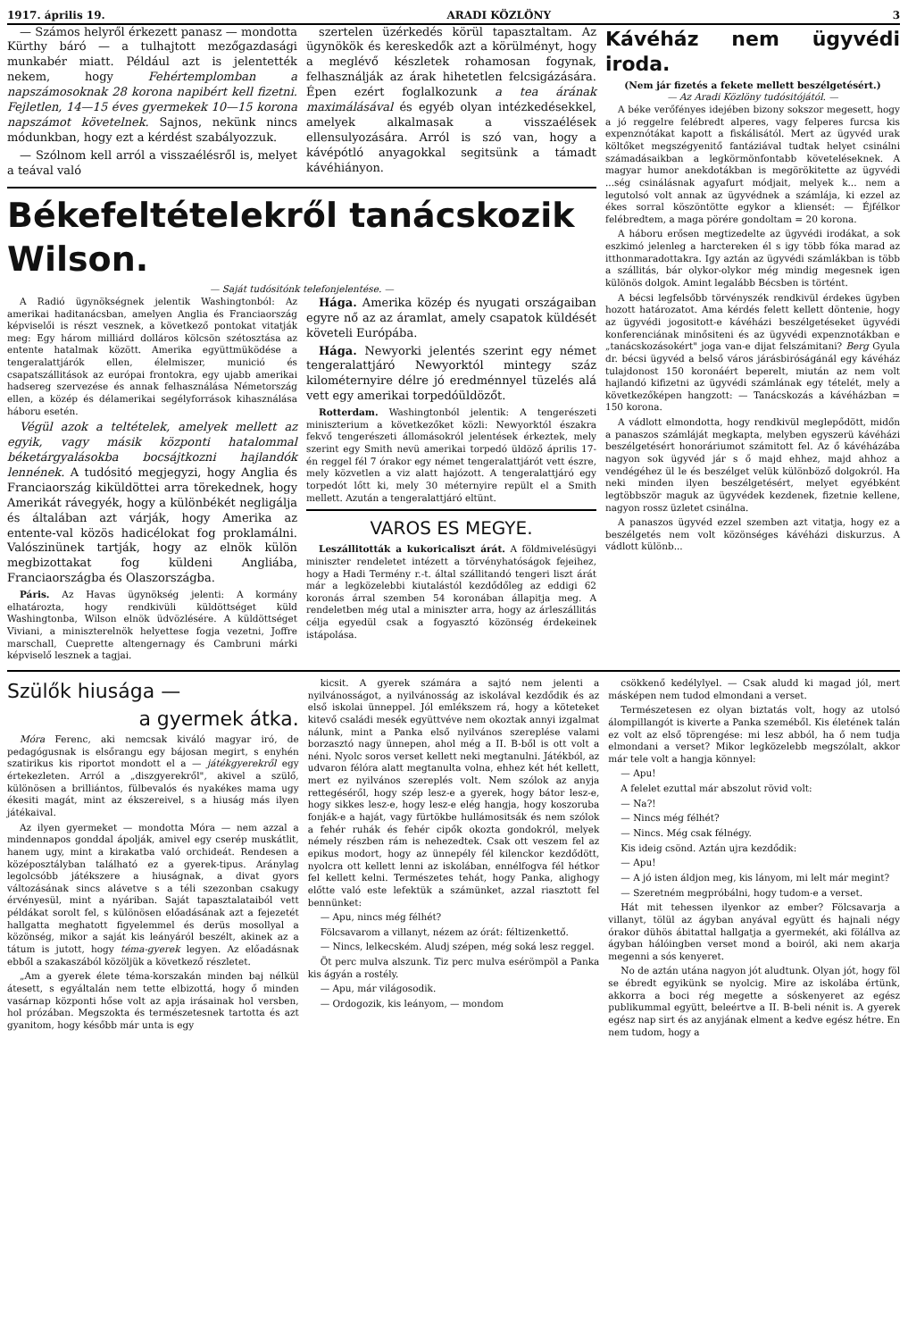1917. április 19. ARADI KÖZLÖNY 3
— Számos helyről érkezett panasz — mondotta Kürthy báró — a tulhajtott mezőgazdasági munkabér miatt. Például azt is jelentették nekem, hogy Fehértemplomban a napszámosoknak 28 korona napibért kell fizetni. Fejletlen, 14—15 éves gyermekek 10—15 korona napszámot követelnek. Sajnos, nekünk nincs módunkban, hogy ezt a kérdést szabályozzuk.
— Szólnom kell arról a visszaélésről is, melyet a teával való
szertelen üzérkedés körül tapasztaltam. Az ügynökök és kereskedők azt a körülményt, hogy a meglévő készletek rohamosan fogynak, felhasználják az árak hihetetlen felcsigázására. Épen ezért foglalkozunk a tea árának maximálásával és egyéb olyan intézkedésekkel, amelyek alkalmasak a visszaélések ellensulyozására. Arról is szó van, hogy a kávépótló anyagokkal segitsünk a támadt kávéhiányon.
Békefeltételekről tanácskozik Wilson.
— Saját tudósitónk telefonjelentése. —
A Radió ügynökségnek jelentik Washingtonból: Az amerikai haditanácsban, amelyen Anglia és Franciaország képviselői is részt vesznek, a következő pontokat vitatják meg: Egy három milliárd dolláros kölcsön szétosztása az entente hatalmak között. Amerika együttmüködése a tengeralattjárók ellen, élelmiszer, munició és csapatszállitások az európai frontokra, egy ujabb amerikai hadsereg szervezése és annak felhasználása Németország ellen, a közép és délamerikai segélyforrások kihasználása háboru esetén.
Végül azok a teltételek, amelyek mellett az egyik, vagy másik központi hatalommal béketárgyalásokba bocsájtkozni hajlandók lennének. A tudósitó megjegyzi, hogy Anglia és Franciaország kiküldöttei arra törekednek, hogy Amerikát rávegyék, hogy a különbékét negligálja és általában azt várják, hogy Amerika az entente-val közös hadicélokat fog proklamálni. Valószinünek tartják, hogy az elnök külön megbizottakat fog küldeni Angliába, Franciaországba és Olaszországba.
Páris. Az Havas ügynökség jelenti: A kormány elhatározta, hogy rendkivüli küldöttséget küld Washingtonba, Wilson elnök üdvözlésére. A küldöttséget Viviani, a miniszterelnök helyettese fogja vezetni, Joffre marschall, Cueprette altengernagy és Cambruni márki képviselő lesznek a tagjai.
Hága. Amerika közép és nyugati országaiban egyre nő az az áramlat, amely csapatok küldését követeli Európába.
Hága. Newyorki jelentés szerint egy német tengeralattjáró Newyorktól mintegy száz kilométernyire délre jó eredménnyel tüzelés alá vett egy amerikai torpedóüldözőt.
Rotterdam. Washingtonból jelentik: A tengerészeti miniszterium a következőket közli: Newyorktól északra fekvő tengerészeti állomásokról jelentések érkeztek, mely szerint egy Smith nevü amerikai torpedó üldöző április 17-én reggel fél 7 órakor egy német tengeralattjárót vett észre, mely közvetlen a viz alatt hajózott. A tengeralattjáró egy torpedót lőtt ki, mely 30 méternyire repült el a Smith mellett. Azután a tengeralattjáró eltünt.
VAROS ES MEGYE.
Leszállitották a kukoricaliszt árát. A földmivelésügyi miniszter rendeletet intézett a törvényhatóságok fejeihez, hogy a Hadi Termény r.-t. által szállitandó tengeri liszt árát már a legközelebbi kiutalástól kezdődőleg az eddigi 62 koronás árral szemben 54 koronában állapitja meg. A rendeletben még utal a miniszter arra, hogy az árleszállitás célja egyedül csak a fogyasztó közönség érdekeinek istápolása.
Kávéház nem ügyvédi iroda.
(Nem jár fizetés a fekete mellett beszélgetésért.)
— Az Aradi Közlöny tudósitójától. —
A béke verőfényes idejében bizony sokszor megesett, hogy a jó reggelre felébredt alperes, vagy felperes furcsa kis expenznótákat kapott a fiskálisától. Mert az ügyvéd urak költőket megszégyenitő fantáziával tudtak helyet csinálni számadásaikban a legkörmönfontabb követeléseknek. A magyar humor anekdotákban is megörökitette az ügyvédi ...ség csinálásnak agyafurt módjait, melyek k... nem a legutolsó volt annak az ügyvédnek a számlája, ki ezzel az ékes sorral köszöntötte egykor a kliensét: — Éjfélkor felébredtem, a maga pörére gondoltam = 20 korona.
A háboru erősen megtizedelte az ügyvédi irodákat, a sok eszkimó jelenleg a harctereken él s igy több fóka marad az itthonmaradottakra. Igy aztán az ügyvédi számlákban is több a szállitás, bár olykor-olykor még mindig megesnek igen különös dolgok. Amint legalább Bécsben is történt.
A bécsi legfelsőbb törvényszék rendkivül érdekes ügyben hozott határozatot. Ama kérdés felett kellett döntenie, hogy az ügyvédi jogositott-e kávéházi beszélgetéseket ügyvédi konferenciának minősiteni és az ügyvédi expenznotákban e „tanácskozásokért" joga van-e dijat felszámitani? Berg Gyula dr. bécsi ügyvéd a belső város járásbiróságánál egy kávéház tulajdonost 150 koronáért beperelt, miután az nem volt hajlandó kifizetni az ügyvédi számlának egy tételét, mely a következőképen hangzott: — Tanácskozás a kávéházban = 150 korona.
A vádlott elmondotta, hogy rendkivül meglepődött, midőn a panaszos számláját megkapta, melyben egyszerü kávéházi beszélgetésért honoráriumot számitott fel. Az ő kávéházába nagyon sok ügyvéd jár s ő majd ehhez, majd ahhoz a vendégéhez ül le és beszélget velük különböző dolgokról. Ha neki minden ilyen beszélgetésért, melyet egyébként legtöbbször maguk az ügyvédek kezdenek, fizetnie kellene, nagyon rossz üzletet csinálna.
A panaszos ügyvéd ezzel szemben azt vitatja, hogy ez a beszélgetés nem volt közönséges kávéházi diskurzus. A vádlott különb...
Szülők hiusága —
a gyermek átka.
Móra Ferenc, aki nemcsak kiváló magyar iró, de pedagógusnak is elsőrangu egy bájosan megirt, s enyhén szatirikus kis riportot mondott el a — játékgyerekről egy értekezleten. Arról a „diszgyerekről", akivel a szülő, különösen a brilliántos, fülbevalós és nyakékes mama ugy ékesiti magát, mint az ékszereivel, s a hiuság más ilyen játékaival.
Az ilyen gyermeket — mondotta Móra — nem azzal a mindennapos gonddal ápolják, amivel egy cserép muskátlit, hanem ugy, mint a kirakatba való orchideát. Rendesen a középosztályban található ez a gyerek-tipus. Aránylag legolcsóbb játékszere a hiuságnak, a divat gyors változásának sincs alávetve s a téli szezonban csakugy érvényesül, mint a nyáriban. Saját tapasztalataiból vett példákat sorolt fel, s különösen előadásának azt a fejezetét hallgatta meghatott figyelemmel és derüs mosollyal a közönség, mikor a saját kis leányáról beszélt, akinek az a tátum is jutott, hogy téma-gyerek legyen. Az előadásnak ebből a szakaszából közöljük a következő részletet.
„Am a gyerek élete téma-korszakán minden baj nélkül átesett, s egyáltalán nem tette elbizottá, hogy ő minden vasárnap központi hőse volt az apja irásainak hol versben, hol prózában. Megszokta és természetesnek tartotta és azt gyanitom, hogy később már unta is egy
kicsit. A gyerek számára a sajtó nem jelenti a nyilvánosságot, a nyilvánosság az iskolával kezdődik és az első iskolai ünneppel. Jól emlékszem rá, hogy a köteteket kitevő családi mesék együttvéve nem okoztak annyi izgalmat nálunk, mint a Panka első nyilvános szereplése valami borzasztó nagy ünnepen, ahol még a II. B-ből is ott volt a néni. Nyolc soros verset kellett neki megtanulni. Játékból, az udvaron félóra alatt megtanulta volna, ehhez két hét kellett, mert ez nyilvános szereplés volt. Nem szólok az anyja rettegéséről, hogy szép lesz-e a gyerek, hogy bátor lesz-e, hogy sikkes lesz-e, hogy lesz-e elég hangja, hogy koszoruba fonják-e a haját, vagy fürtökbe hullámositsák és nem szólok a fehér ruhák és fehér cipők okozta gondokról, melyek némely részben rám is nehezedtek. Csak ott veszem fel az epikus modort, hogy az ünnepély fél kilenckor kezdődött, nyolcra ott kellett lenni az iskolában, ennélfogva fél hétkor fel kellett kelni. Természetes tehát, hogy Panka, alighogy előtte való este lefektük a számünket, azzal riasztott fel bennünket:
— Apu, nincs még félhét?
Fölcsavarom a villanyt, nézem az órát: féltizenkettő.
— Nincs, lelkecském. Aludj szépen, még soká lesz reggel.
Öt perc mulva alszunk. Tiz perc mulva esérömpöl a Panka kis ágyán a rostély.
— Apu, már világosodik.
— Ordogozik, kis leányom, — mondom
csökkenő kedélylyel. — Csak aludd ki magad jól, mert másképen nem tudod elmondani a verset.
Természetesen ez olyan biztatás volt, hogy az utolsó álompillangót is kiverte a Panka szeméből. Kis életének talán ez volt az első töprengése: mi lesz abból, ha ő nem tudja elmondani a verset? Mikor legközelebb megszólalt, akkor már tele volt a hangja könnyel:
— Apu!
A felelet ezuttal már abszolut rövid volt:
— Na?!
— Nincs még félhét?
— Nincs. Még csak félnégy.
Kis ideig csönd. Aztán ujra kezdődik:
— Apu!
— A jó isten áldjon meg, kis lányom, mi lelt már megint?
— Szeretném megpróbálni, hogy tudom-e a verset.
Hát mit tehessen ilyenkor az ember? Fölcsavarja a villanyt, tölül az ágyban anyával együtt és hajnali négy órakor dühös ábitattal hallgatja a gyermekét, aki fölállva az ágyban hálóingben verset mond a boiról, aki nem akarja megenni a sós kenyeret.
No de aztán utána nagyon jót aludtunk. Olyan jót, hogy föl se ébredt egyikünk se nyolcig. Mire az iskolába értünk, akkorra a boci rég megette a sóskenyeret az egész publikummal együtt, beleértve a II. B-beli nénit is. A gyerek egész nap sirt és az anyjának elment a kedve egész hétre. En nem tudom, hogy a